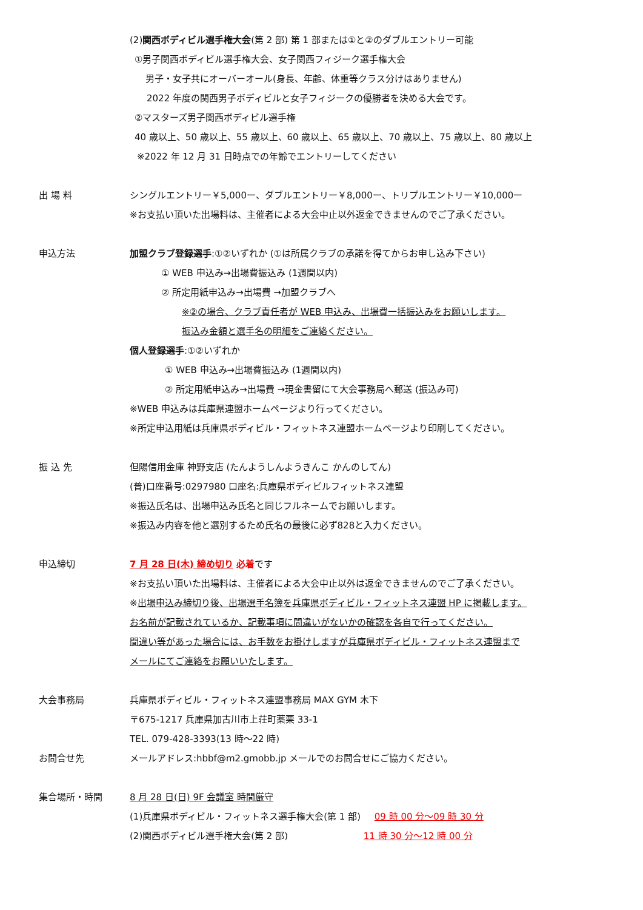(2)関西ボディビル選手権大会(第 2 部) 第 1 部または①と②のダブルエントリー可能
①男子関西ボディビル選手権大会、女子関西フィジーク選手権大会
男子・女子共にオーバーオール(身長、年齢、体重等クラス分けはありません)
2022 年度の関西男子ボディビルと女子フィジークの優勝者を決める大会です。
②マスターズ男子関西ボディビル選手権
40 歳以上、50 歳以上、55 歳以上、60 歳以上、65 歳以上、70 歳以上、75 歳以上、80 歳以上
※2022 年 12 月 31 日時点での年齢でエントリーしてください
出 場 料 シングルエントリー￥5,000ー、ダブルエントリー￥8,000ー、トリプルエントリー￥10,000ー
※お支払い頂いた出場料は、主催者による大会中止以外返金できませんのでご了承ください。
申込方法 加盟クラブ登録選手:①②いずれか (①は所属クラブの承諾を得てからお申し込み下さい)
① WEB 申込み→出場費振込み (1週間以内)
② 所定用紙申込み→出場費 →加盟クラブへ
※②の場合、クラブ責任者が WEB 申込み、出場費一括振込みをお願いします。
振込み金額と選手名の明細をご連絡ください。
個人登録選手:①②いずれか
① WEB 申込み→出場費振込み (1週間以内)
② 所定用紙申込み→出場費 →現金書留にて大会事務局へ郵送 (振込み可)
※WEB 申込みは兵庫県連盟ホームページより行ってください。
※所定申込用紙は兵庫県ボディビル・フィットネス連盟ホームページより印刷してください。
振 込 先 但陽信用金庫 神野支店 (たんようしんようきんこ かんのしてん)
(普)口座番号:0297980 口座名:兵庫県ボディビルフィットネス連盟
※振込氏名は、出場申込み氏名と同じフルネームでお願いします。
※振込み内容を他と選別するため氏名の最後に必ず828と入力ください。
申込締切 7 月 28 日(木) 締め切り 必着です
※お支払い頂いた出場料は、主催者による大会中止以外は返金できませんのでご了承ください。
※出場申込み締切り後、出場選手名簿を兵庫県ボディビル・フィットネス連盟 HP に掲載します。
お名前が記載されているか、記載事項に間違いがないかの確認を各自で行ってください。
間違い等があった場合には、お手数をお掛けしますが兵庫県ボディビル・フィットネス連盟まで
メールにてご連絡をお願いいたします。
大会事務局 兵庫県ボディビル・フィットネス連盟事務局 MAX GYM 木下
〒675-1217 兵庫県加古川市上荘町薬栗 33-1
TEL. 079-428-3393(13 時～22 時)
お問合せ先 メールアドレス:hbbf@m2.gmobb.jp メールでのお問合せにご協力ください。
集合場所・時間 8 月 28 日(日) 9F 会議室 時間厳守
(1)兵庫県ボディビル・フィットネス選手権大会(第 1 部) 09 時 00 分～09 時 30 分
(2)関西ボディビル選手権大会(第 2 部) 11 時 30 分～12 時 00 分